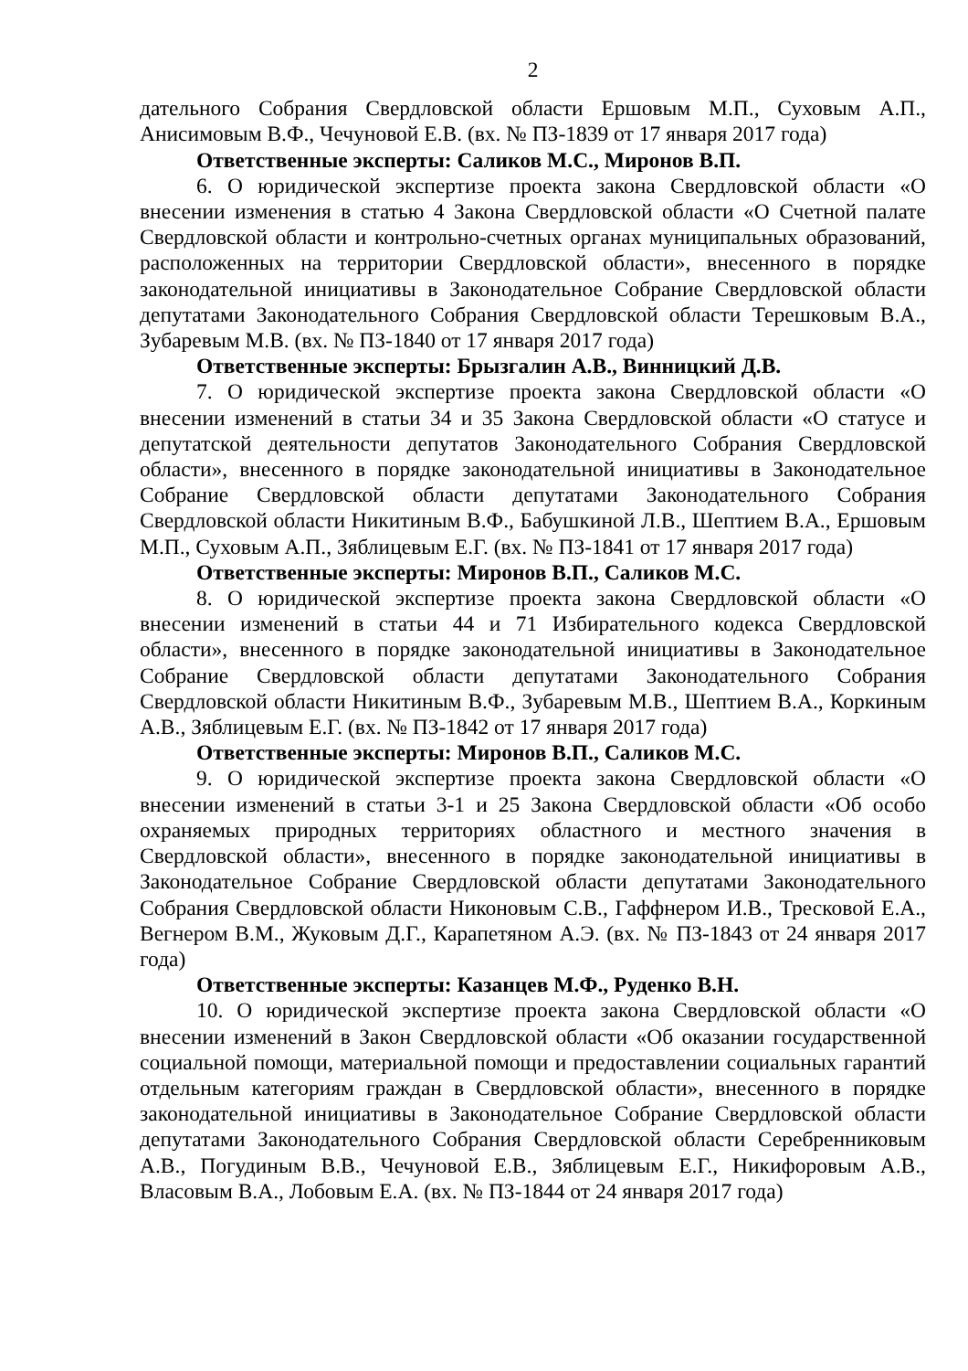2
дательного Собрания Свердловской области Ершовым М.П., Суховым А.П., Анисимовым В.Ф., Чечуновой Е.В. (вх. № ПЗ-1839 от 17 января 2017 года)
Ответственные эксперты: Саликов М.С., Миронов В.П.
6. О юридической экспертизе проекта закона Свердловской области «О внесении изменения в статью 4 Закона Свердловской области «О Счетной палате Свердловской области и контрольно-счетных органах муниципальных образований, расположенных на территории Свердловской области», внесенного в порядке законодательной инициативы в Законодательное Собрание Свердловской области депутатами Законодательного Собрания Свердловской области Терешковым В.А., Зубаревым М.В. (вх. № ПЗ-1840 от 17 января 2017 года)
Ответственные эксперты: Брызгалин А.В., Винницкий Д.В.
7. О юридической экспертизе проекта закона Свердловской области «О внесении изменений в статьи 34 и 35 Закона Свердловской области «О статусе и депутатской деятельности депутатов Законодательного Собрания Свердловской области», внесенного в порядке законодательной инициативы в Законодательное Собрание Свердловской области депутатами Законодательного Собрания Свердловской области Никитиным В.Ф., Бабушкиной Л.В., Шептием В.А., Ершовым М.П., Суховым А.П., Зяблицевым Е.Г. (вх. № ПЗ-1841 от 17 января 2017 года)
Ответственные эксперты: Миронов В.П., Саликов М.С.
8. О юридической экспертизе проекта закона Свердловской области «О внесении изменений в статьи 44 и 71 Избирательного кодекса Свердловской области», внесенного в порядке законодательной инициативы в Законодательное Собрание Свердловской области депутатами Законодательного Собрания Свердловской области Никитиным В.Ф., Зубаревым М.В., Шептием В.А., Коркиным А.В., Зяблицевым Е.Г. (вх. № ПЗ-1842 от 17 января 2017 года)
Ответственные эксперты: Миронов В.П., Саликов М.С.
9. О юридической экспертизе проекта закона Свердловской области «О внесении изменений в статьи 3-1 и 25 Закона Свердловской области «Об особо охраняемых природных территориях областного и местного значения в Свердловской области», внесенного в порядке законодательной инициативы в Законодательное Собрание Свердловской области депутатами Законодательного Собрания Свердловской области Никоновым С.В., Гаффнером И.В., Тресковой Е.А., Вегнером В.М., Жуковым Д.Г., Карапетяном А.Э. (вх. № ПЗ-1843 от 24 января 2017 года)
Ответственные эксперты: Казанцев М.Ф., Руденко В.Н.
10. О юридической экспертизе проекта закона Свердловской области «О внесении изменений в Закон Свердловской области «Об оказании государственной социальной помощи, материальной помощи и предоставлении социальных гарантий отдельным категориям граждан в Свердловской области», внесенного в порядке законодательной инициативы в Законодательное Собрание Свердловской области депутатами Законодательного Собрания Свердловской области Серебренниковым А.В., Погудиным В.В., Чечуновой Е.В., Зяблицевым Е.Г., Никифоровым А.В., Власовым В.А., Лобовым Е.А. (вх. № ПЗ-1844 от 24 января 2017 года)